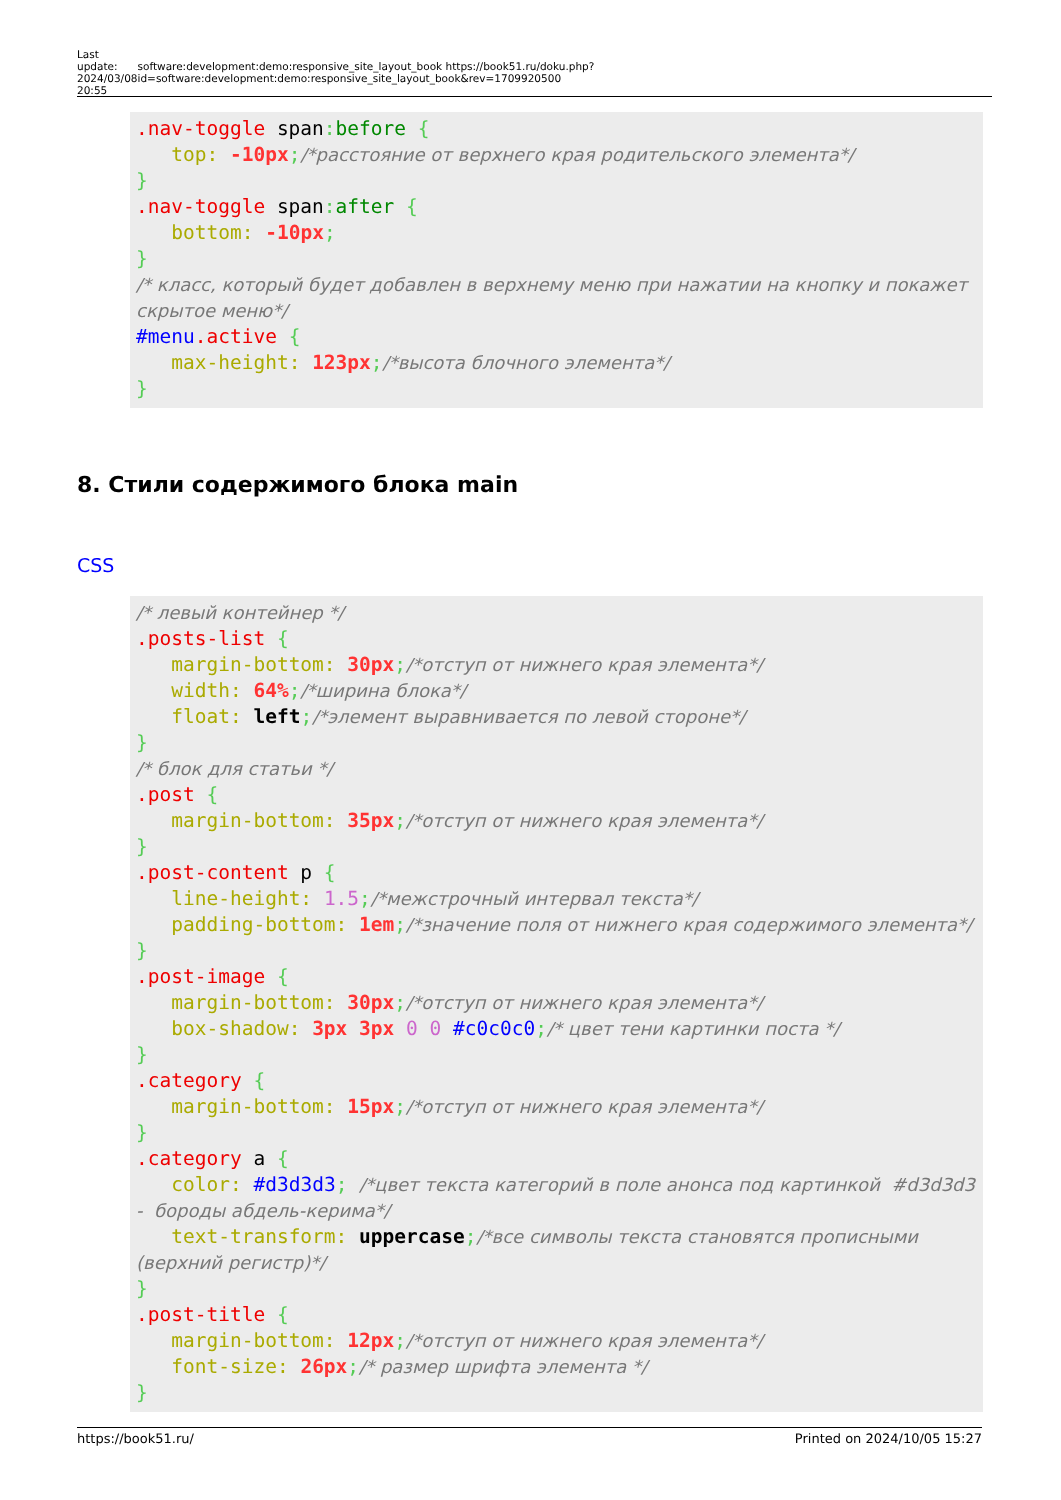| Last update: 2024/03/08 20:55 | software:development:demo:responsive_site_layout_book https://book51.ru/doku.php?id=software:development:demo:responsive_site_layout_book&rev=1709920500 |
.nav-toggle span: before { top: -10px;/*расстояние от верхнего края родительского элемента*/ } .nav-toggle span: after { bottom: -10px; } /* класс, который будет добавлен в верхнему меню при нажатии на кнопку и покажет скрытое меню*/ #menu.active { max-height: 123px;/*высота блочного элемента*/ }
8. Стили содержимого блока main
CSS
/* левый контейнер */ .posts-list { margin-bottom: 30px;/*отступ от нижнего края элемента*/ width: 64%;/*ширина блока*/ float: left;/*элемент выравнивается по левой стороне*/ } /* блок для статьи */ .post { margin-bottom: 35px;/*отступ от нижнего края элемента*/ } .post-content p { line-height: 1.5;/*межстрочный интервал текста*/ padding-bottom: 1em;/*значение поля от нижнего края содержимого элемента*/ } .post-image { margin-bottom: 30px;/*отступ от нижнего края элемента*/ box-shadow: 3px 3px 0 0 #c0c0c0;/* цвет тени картинки поста */ } .category { margin-bottom: 15px;/*отступ от нижнего края элемента*/ } .category a { color: #d3d3d3; /*цвет текста категорий в поле анонса под картинкой #d3d3d3 - бороды абдель-керима*/ text-transform: uppercase;/*все символы текста становятся прописными (верхний регистр)*/ } .post-title { margin-bottom: 12px;/*отступ от нижнего края элемента*/ font-size: 26px;/* размер шрифта элемента */ }
https://book51.ru/ Printed on 2024/10/05 15:27